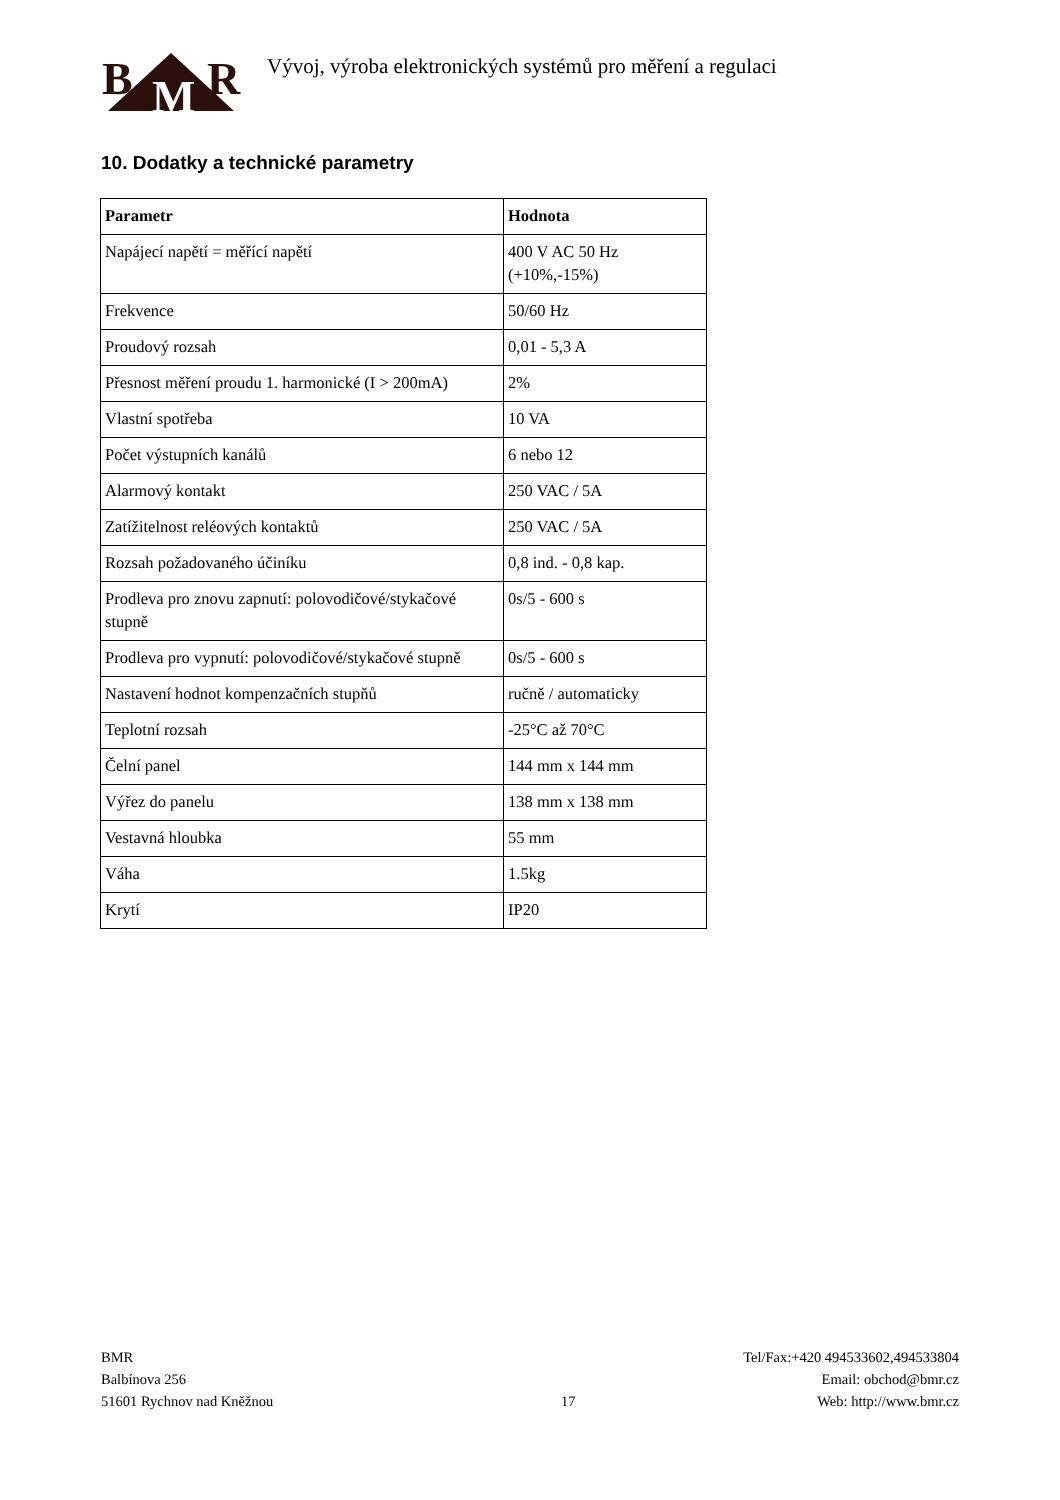B M R
Vývoj, výroba elektronických systémů pro měření a regulaci
10. Dodatky a technické parametry
| Parametr | Hodnota |
| --- | --- |
| Napájecí napětí = měřící napětí | 400 V AC 50 Hz (+10%,-15%) |
| Frekvence | 50/60 Hz |
| Proudový rozsah | 0,01 - 5,3 A |
| Přesnost měření proudu 1. harmonické (I > 200mA) | 2% |
| Vlastní spotřeba | 10 VA |
| Počet výstupních kanálů | 6 nebo 12 |
| Alarmový kontakt | 250 VAC / 5A |
| Zatížitelnost reléových kontaktů | 250 VAC / 5A |
| Rozsah požadovaného účiníku | 0,8 ind. - 0,8 kap. |
| Prodleva pro znovu zapnutí: polovodičové/stykačové stupně | 0s/5 - 600 s |
| Prodleva pro vypnutí: polovodičové/stykačové stupně | 0s/5 - 600 s |
| Nastavení hodnot kompenzačních stupňů | ručně / automaticky |
| Teplotní rozsah | -25°C až 70°C |
| Čelní panel | 144 mm x 144 mm |
| Výřez do panelu | 138 mm x 138 mm |
| Vestavná hloubka | 55 mm |
| Váha | 1.5kg |
| Krytí | IP20 |
BMR
Balbínova 256
51601 Rychnov nad Kněžnou
17 Tel/Fax:+420 494533602,494533804
Email: obchod@bmr.cz
Web: http://www.bmr.cz